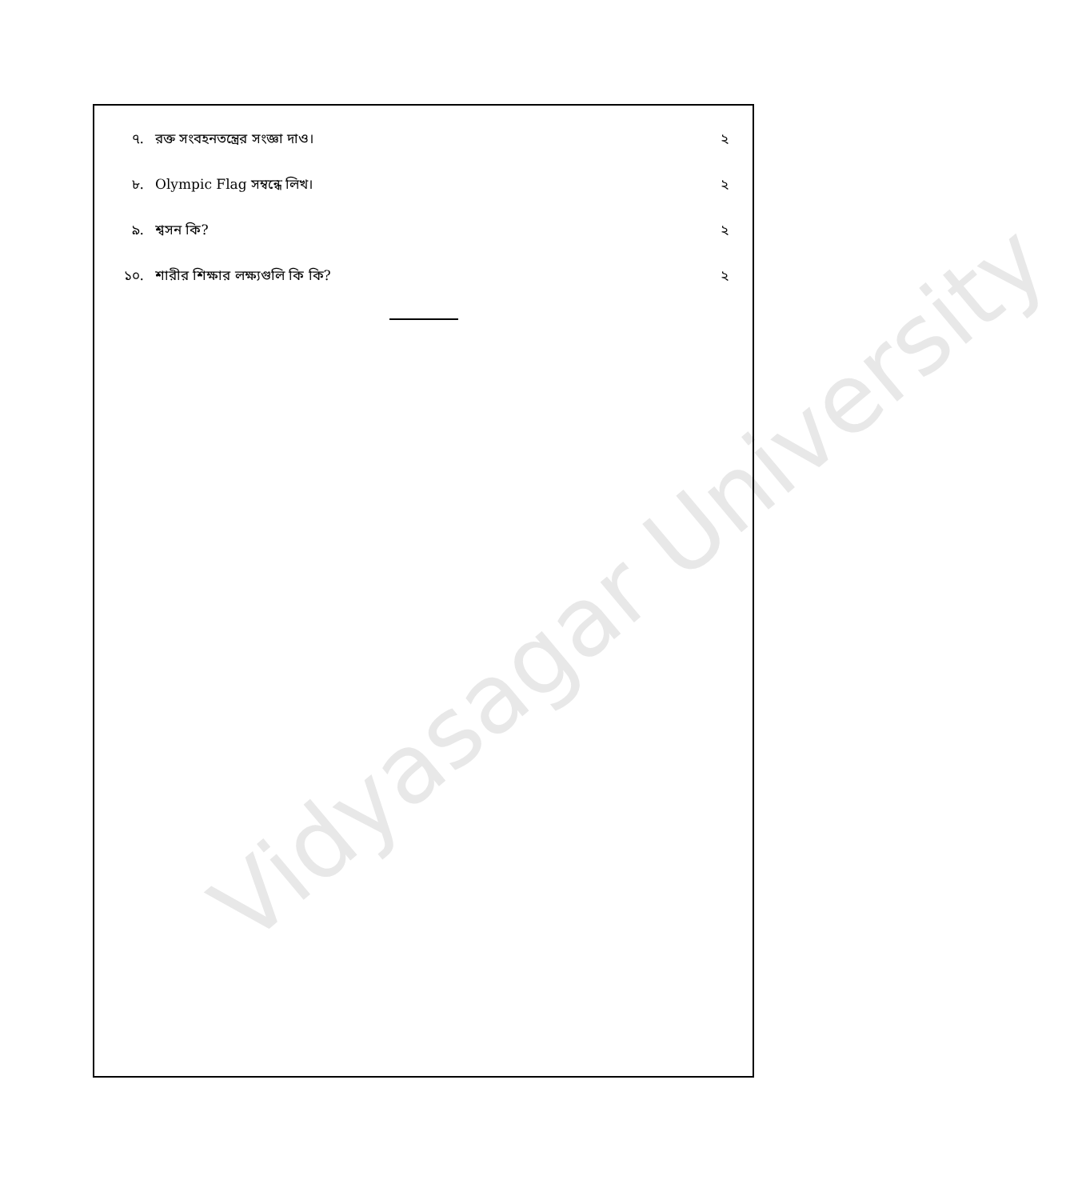Vidyasagar University
৭. রক্ত সংবহনতন্ত্রের সংজ্ঞা দাও। ২
৮. Olympic Flag সম্বন্ধে লিখ। ২
৯. শ্বসন কি? ২
১০. শারীর শিক্ষার লক্ষ্যগুলি কি কি? ২